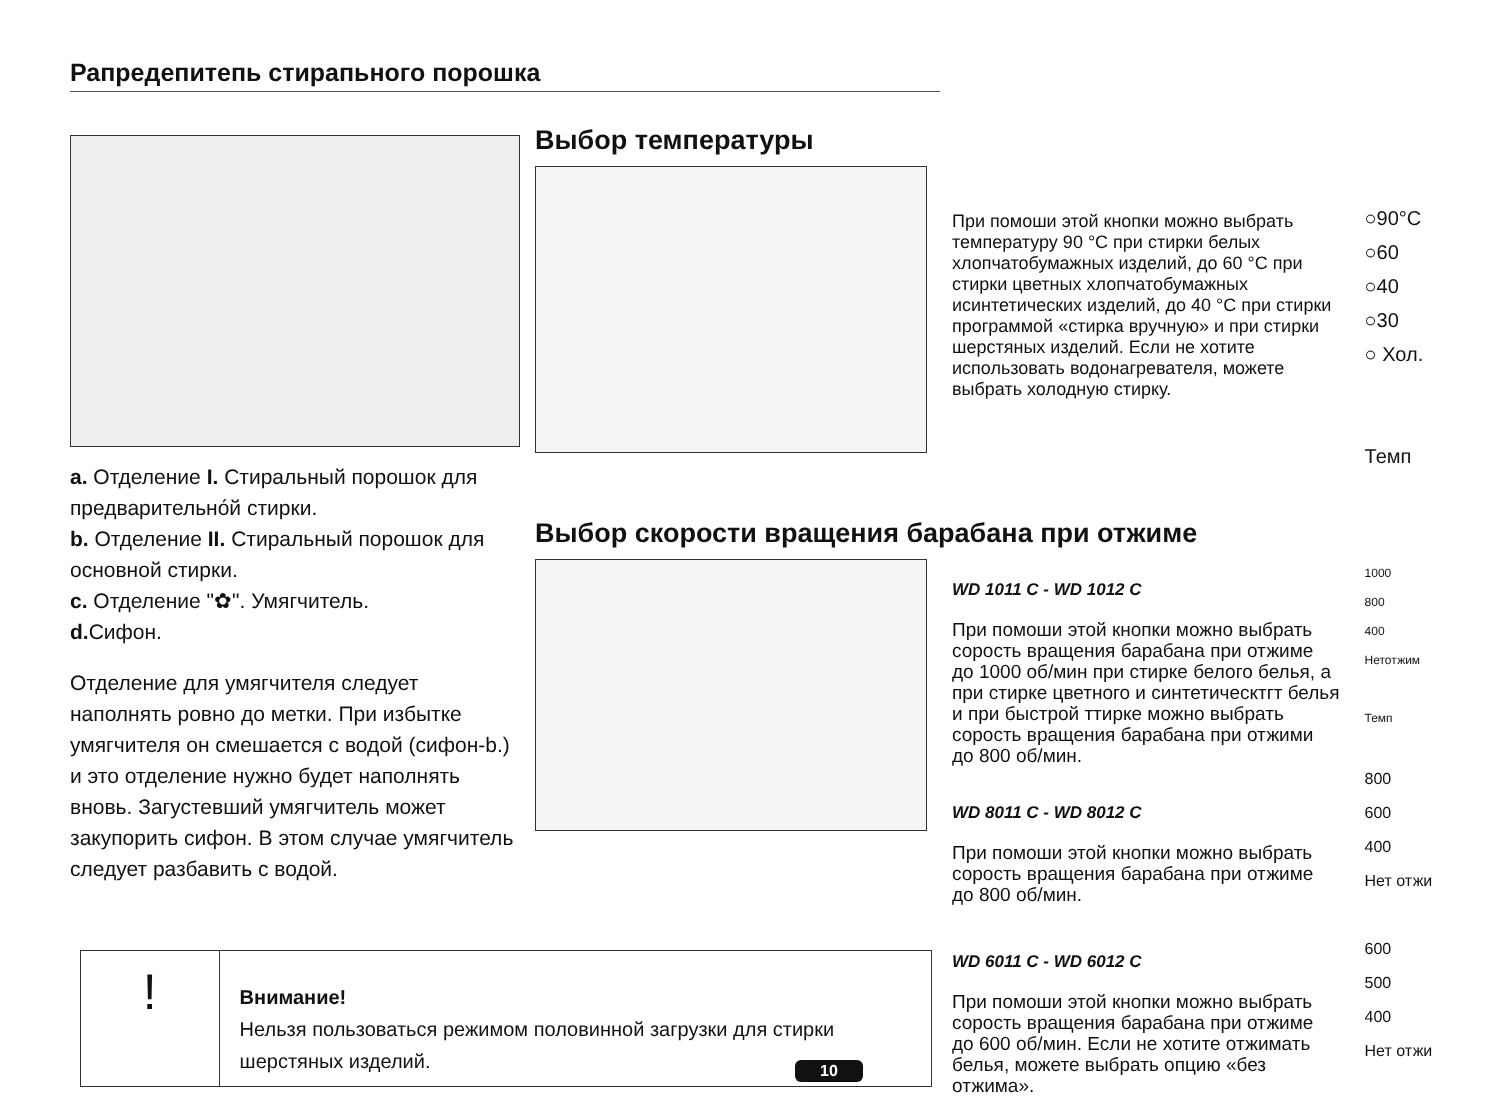Рапредепитепь стирапьного порошка
a. Отделение I. Стиральный порошок для предварительно́й стирки.
b. Отделение II. Стиральный порошок для основной стирки.
c. Отделение "✿". Умягчитель.
d. Сифон.
Отделение для умягчителя следует наполнять ровно до метки. При избытке умягчителя он смешается с водой (сифон-b.) и это отделение нужно будет наполнять вновь. Загустевший умягчитель может закупорить сифон. В этом случае умягчитель следует разбавить с водой.
Выбор температуры
При помоши этой кнопки можно выбрать температуру 90 °C при стирки белых хлопчатобумажных изделий, до 60 °C при стирки цветных хлопчатобумажных исинтетических изделий, до 40 °C при стирки программой «стирка вручную» и при стирки шерстяных изделий. Если не хотите использовать водонагревателя, можете выбрать холодную стирку.
○90°C
○60
○40
○30
○ Хол.
Темп
Выбор скорости вращения барабана при отжиме
WD 1011 C - WD 1012 C
При помоши этой кнопки можно выбрать сорость вращения барабана при отжиме до 1000 об/мин при стирке белого белья, а при стирке цветного и синтетическтгт белья и при быстрой ттирке можно выбрать сорость вращения барабана при отжими до 800 об/мин.
WD 8011 C - WD 8012 C
При помоши этой кнопки можно выбрать сорость вращения барабана при отжиме до 800 об/мин.
WD 6011 C - WD 6012 C
При помоши этой кнопки можно выбрать сорость вращения барабана при отжиме до 600 об/мин. Если не хотите отжимать белья, можете выбрать опцию «без отжима».
1000
800
400
Нетотжим
Темп
800
600
400
Нет отжи
600
500
400
Нет отжи
!
Внимание!
Нельзя пользоваться режимом половинной загрузки для стирки шерстяных изделий.
10